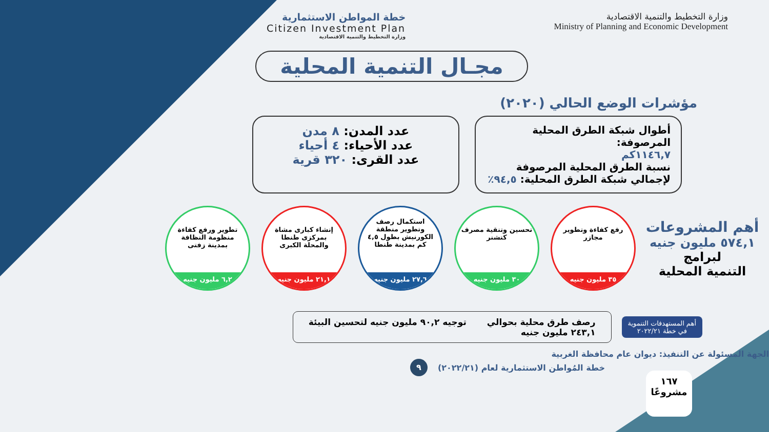وزارة التخطيط والتنمية الاقتصادية
Ministry of Planning and Economic Development
خطة المواطن الاستثمارية
Citizen Investment Plan
وزارة التخطيط والتنمية الاقتصادية
مجـال التنمية المحلية
مؤشرات الوضع الحالي (٢٠٢٠)
أطوال شبكة الطرق المحلية المرصوفة:
١١٤٦,٧كم
نسبة الطرق المحلية المرصوفة لإجمالي شبكة الطرق المحلية: ٩٤,٥٪
عدد المدن: ٨ مدن
عدد الأحياء: ٤ أحياء
عدد القرى: ٣٢٠ قرية
أهم المشروعات
٥٧٤,١ مليون جنيه
لبرامج
التنمية المحلية
رفع كفاءة وتطوير مجازر
٣٥ مليون جنيه
تحسين وتنقية مصرف كتشنر
٣٠ مليون جنيه
استكمال رصف وتطوير منطقة الكورنيش بطول ٤,٥ كم بمدينة طنطا
٢٧,٦ مليون جنيه
إنشاء كبارى مشاة بمركزى طنطا والمحلة الكبرى
٢١,١ مليون جنيه
تطوير ورفع كفاءة منظومة النظافة بمدينة زفتى
٦,٢ مليون جنيه
أهم المستهدفات التنموية
في خطة ٢٠٢٢/٢١
رصف طرق محلية بحوالي
٢٤٣,١ مليون جنيه
توجيه ٩٠,٢ مليون جنيه لتحسين البيئة
الجهة المسئولة عن التنفيذ: ديوان عام محافظة الغربية
خطة المُواطن الاستثمارية لعام (٢٠٢٢/٢١) ٩
١٦٧
مشروعًا